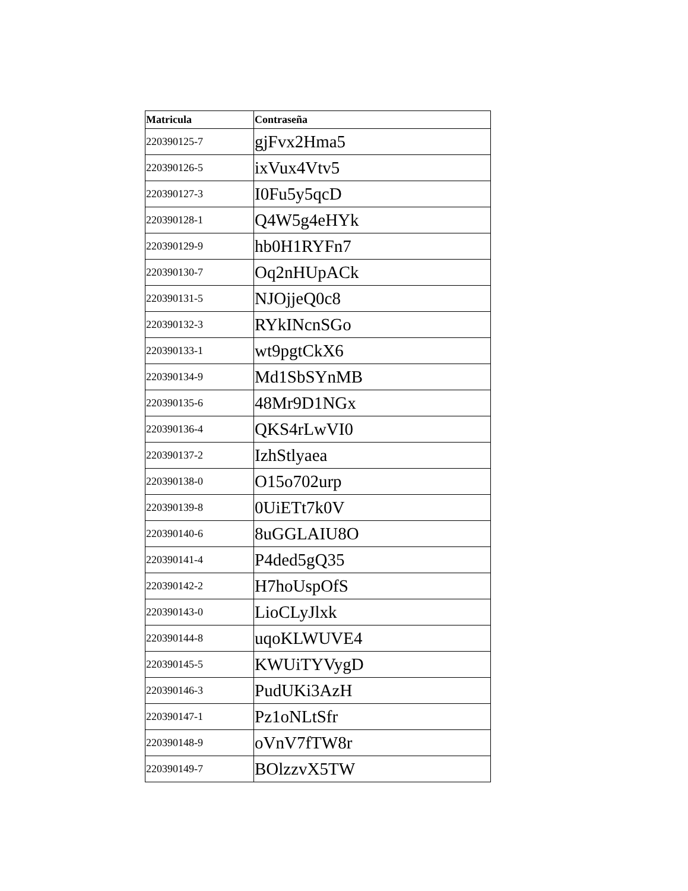| Matricula | Contraseña |
| --- | --- |
| 220390125-7 | gjFvx2Hma5 |
| 220390126-5 | ixVux4Vtv5 |
| 220390127-3 | I0Fu5y5qcD |
| 220390128-1 | Q4W5g4eHYk |
| 220390129-9 | hb0H1RYFn7 |
| 220390130-7 | Oq2nHUpACk |
| 220390131-5 | NJOjjeQ0c8 |
| 220390132-3 | RYkINcnSGo |
| 220390133-1 | wt9pgtCkX6 |
| 220390134-9 | Md1SbSYnMB |
| 220390135-6 | 48Mr9D1NGx |
| 220390136-4 | QKS4rLwVI0 |
| 220390137-2 | IzhStlyaea |
| 220390138-0 | O15o702urp |
| 220390139-8 | 0UiETt7k0V |
| 220390140-6 | 8uGGLAIU8O |
| 220390141-4 | P4ded5gQ35 |
| 220390142-2 | H7hoUspOfS |
| 220390143-0 | LioCLyJlxk |
| 220390144-8 | uqoKLWUVE4 |
| 220390145-5 | KWUiTYVygD |
| 220390146-3 | PudUKi3AzH |
| 220390147-1 | Pz1oNLtSfr |
| 220390148-9 | oVnV7fTW8r |
| 220390149-7 | BOlzzvX5TW |